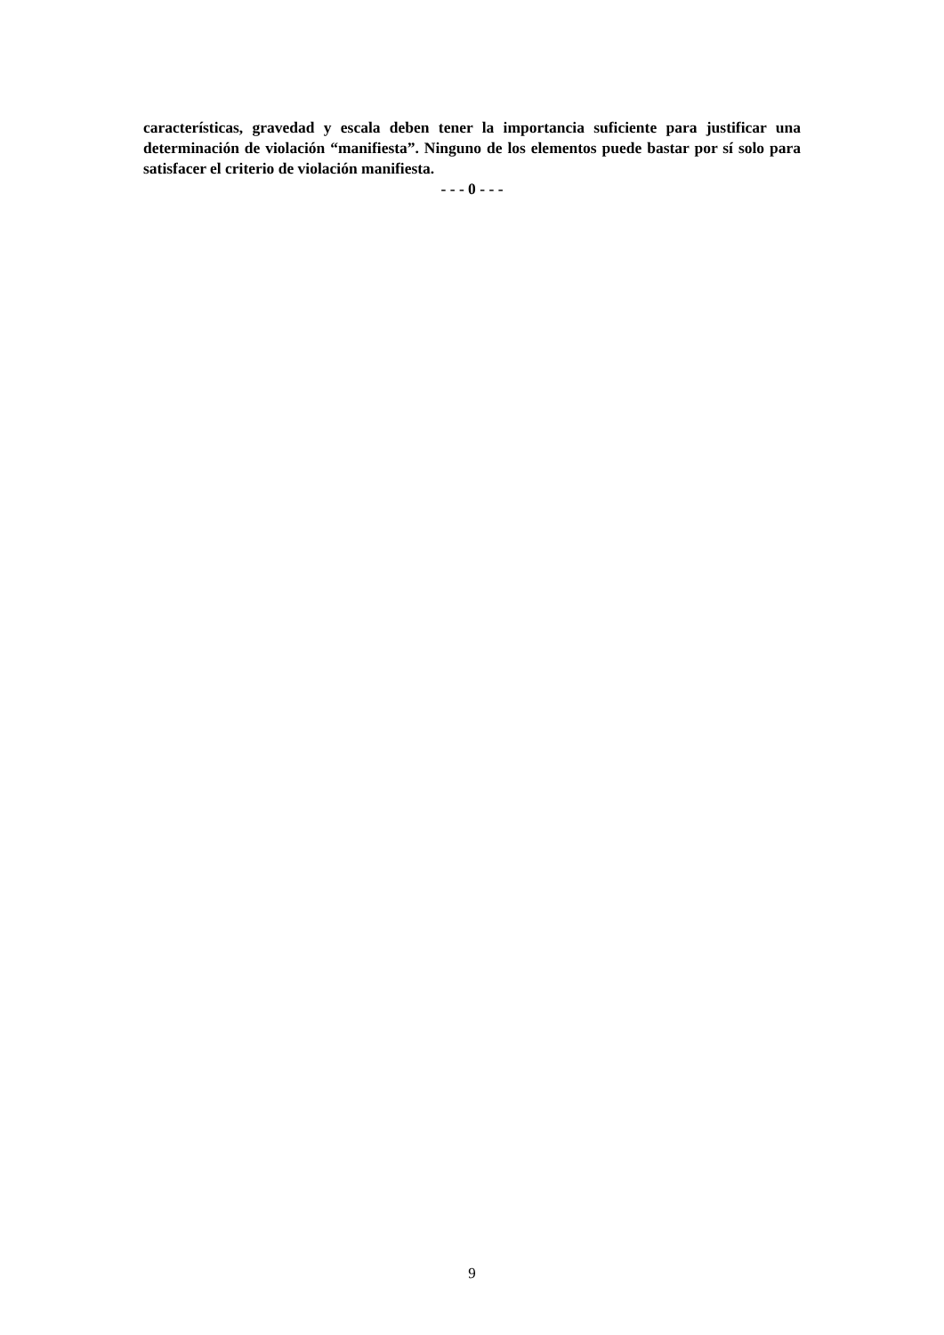características, gravedad y escala deben tener la importancia suficiente para justificar una determinación de violación “manifiesta”. Ninguno de los elementos puede bastar por sí solo para satisfacer el criterio de violación manifiesta.
- - - 0 - - -
9